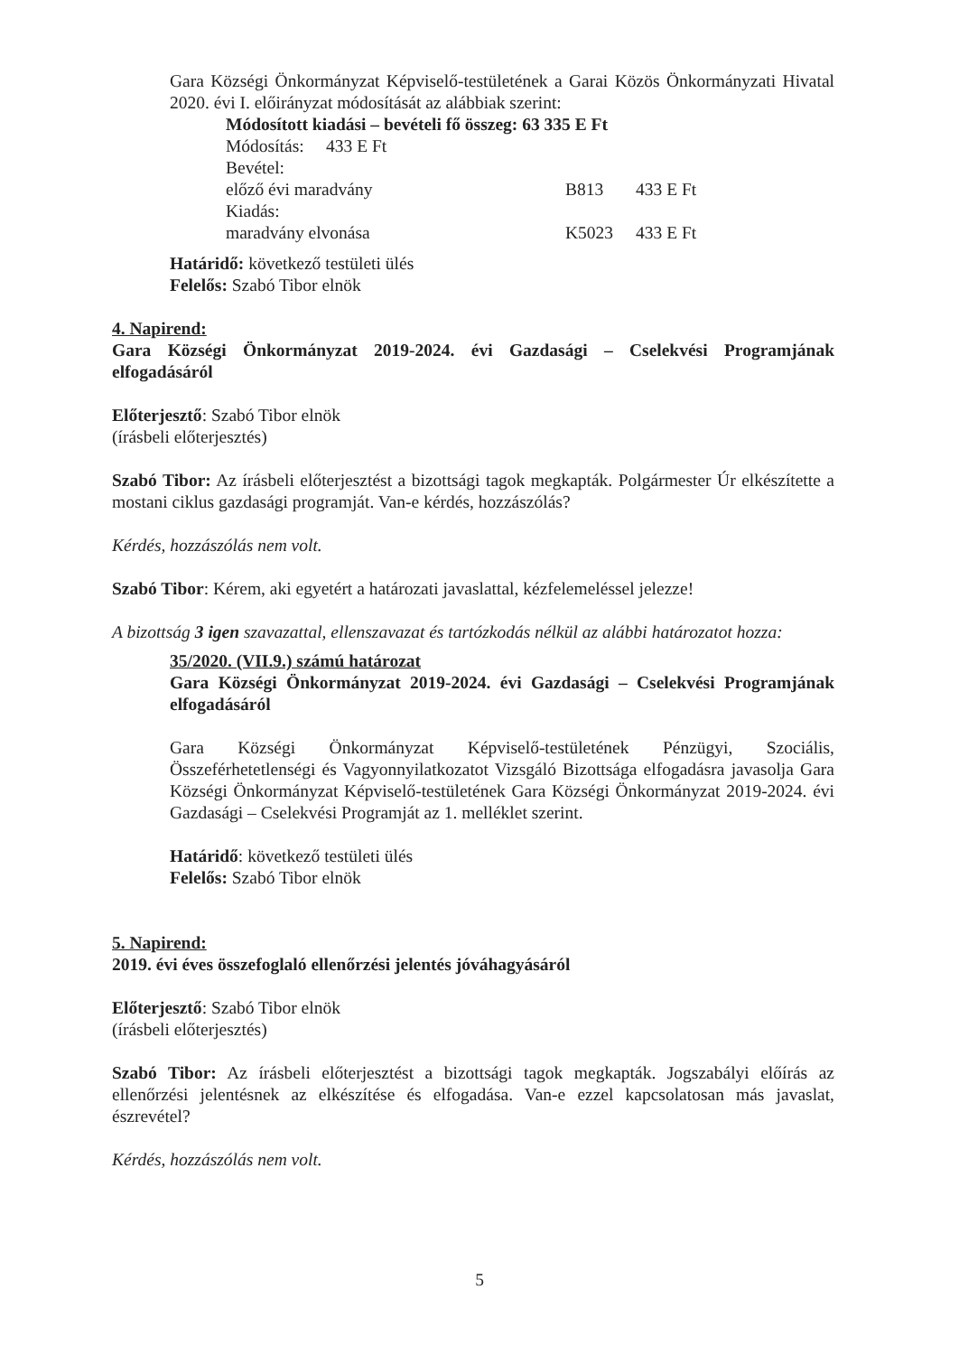Gara Községi Önkormányzat Képviselő-testületének a Garai Közös Önkormányzati Hivatal 2020. évi I. előirányzat módosítását az alábbiak szerint:
Módosított kiadási – bevételi fő összeg: 63 335 E Ft
Módosítás: 433 E Ft
Bevétel:
előző évi maradvány B813 433 E Ft
Kiadás:
maradvány elvonása K5023 433 E Ft
Határidő: következő testületi ülés
Felelős: Szabó Tibor elnök
4. Napirend:
Gara Községi Önkormányzat 2019-2024. évi Gazdasági – Cselekvési Programjának elfogadásáról
Előterjesztő: Szabó Tibor elnök
(írásbeli előterjesztés)
Szabó Tibor: Az írásbeli előterjesztést a bizottsági tagok megkapták. Polgármester Úr elkészítette a mostani ciklus gazdasági programját. Van-e kérdés, hozzászólás?
Kérdés, hozzászólás nem volt.
Szabó Tibor: Kérem, aki egyetért a határozati javaslattal, kézfelemeléssel jelezze!
A bizottság 3 igen szavazattal, ellenszavazat és tartózkodás nélkül az alábbi határozatot hozza:
35/2020. (VII.9.) számú határozat
Gara Községi Önkormányzat 2019-2024. évi Gazdasági – Cselekvési Programjának elfogadásáról
Gara Községi Önkormányzat Képviselő-testületének Pénzügyi, Szociális, Összeférhetetlenségi és Vagyonnyilatkozatot Vizsgáló Bizottsága elfogadásra javasolja Gara Községi Önkormányzat Képviselő-testületének Gara Községi Önkormányzat 2019-2024. évi Gazdasági – Cselekvési Programját az 1. melléklet szerint.
Határidő: következő testületi ülés
Felelős: Szabó Tibor elnök
5. Napirend:
2019. évi éves összefoglaló ellenőrzési jelentés jóváhagyásáról
Előterjesztő: Szabó Tibor elnök
(írásbeli előterjesztés)
Szabó Tibor: Az írásbeli előterjesztést a bizottsági tagok megkapták. Jogszabályi előírás az ellenőrzési jelentésnek az elkészítése és elfogadása. Van-e ezzel kapcsolatosan más javaslat, észrevétel?
Kérdés, hozzászólás nem volt.
5